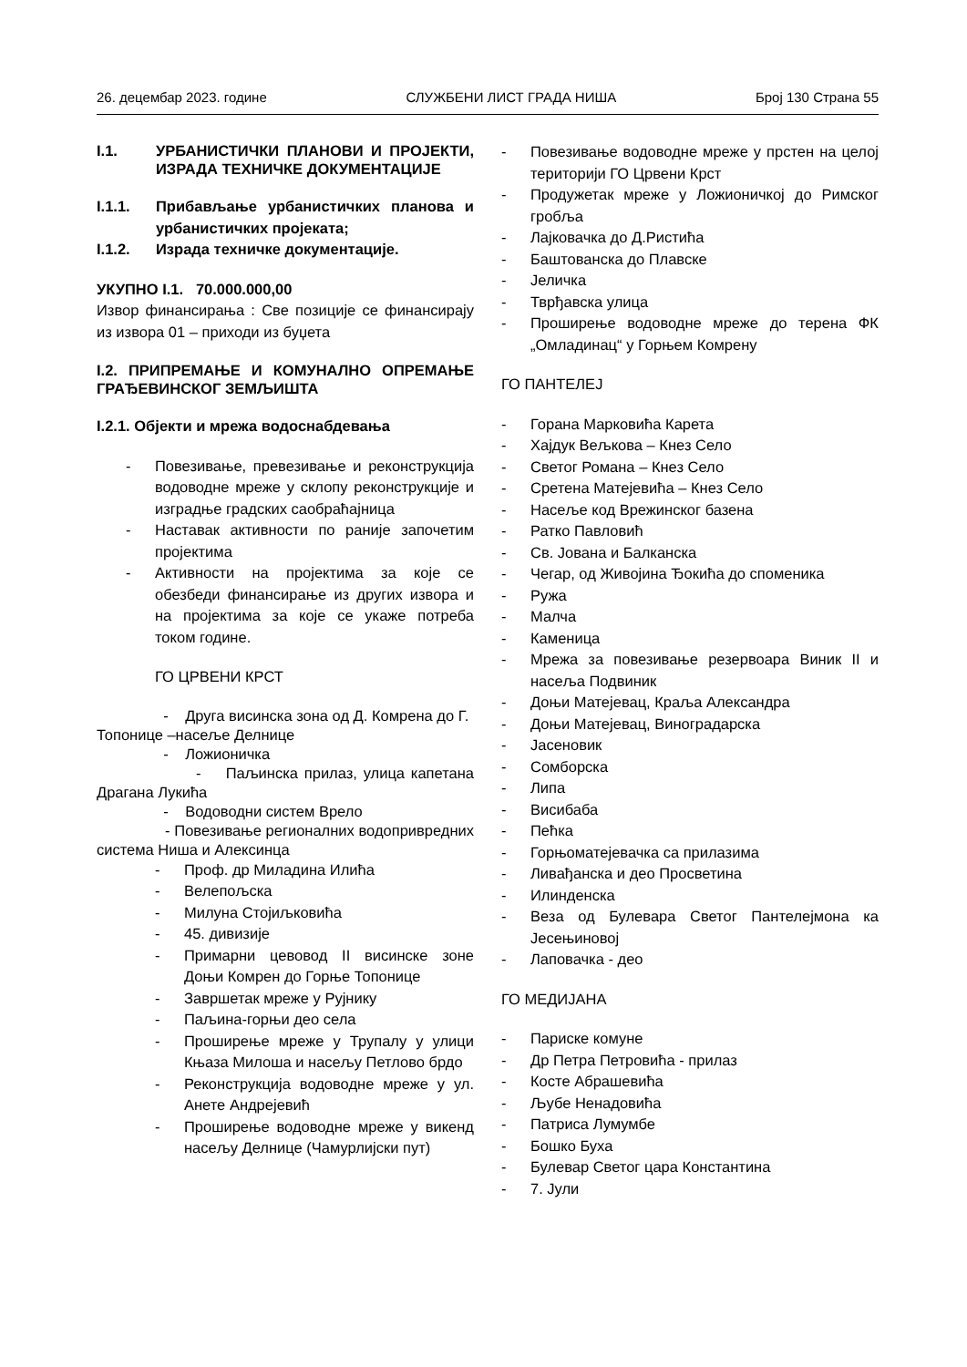26. децембар 2023. године СЛУЖБЕНИ ЛИСТ ГРАДА НИША Број 130 Страна 55
I.1. УРБАНИСТИЧКИ ПЛАНОВИ И ПРОЈЕКТИ, ИЗРАДА ТЕХНИЧКЕ ДОКУМЕНТАЦИЈЕ
I.1.1. Прибављање урбанистичких планова и урбанистичких пројеката;
I.1.2. Израда техничке документације.
УКУПНО I.1. 70.000.000,00
Извор финансирања : Све позиције се финансирају из извора 01 – приходи из буџета
I.2. ПРИПРЕМАЊЕ И КОМУНАЛНО ОПРЕМАЊЕ ГРАЂЕВИНСКОГ ЗЕМЉИШТА
I.2.1. Објекти и мрежа водоснабдевања
- Повезивање, превезивање и реконструкција водоводне мреже у склопу реконструкције и изградње градских саобраћајница
- Наставак активности по раније започетим пројектима
- Активности на пројектима за које се обезбеди финансирање из других извора и на пројектима за које се укаже потреба током године.
ГО ЦРВЕНИ КРСТ
- Друга висинска зона од Д. Комрена до Г. Топонице –насеље Делнице
- Ложионичка
- Паљинска прилаз, улица капетана Драгана Лукића
- Водоводни систем Врело
- Повезивање регионалних водопривредних система Ниша и Алексинца
- Проф. др Миладина Илића
- Велепољска
- Милуна Стојиљковића
- 45. дивизије
- Примарни цевовод II висинске зоне Доњи Комрен до Горње Топонице
- Завршетак мреже у Рујнику
- Паљина-горњи део села
- Проширење мреже у Трупалу у улици Књаза Милоша и насељу Петлово брдо
- Реконструкција водоводне мреже у ул. Анете Андрејевић
- Проширење водоводне мреже у викенд насељу Делнице (Чамурлијски пут)
- Повезивање водоводне мреже у прстен на целој територији ГО Црвени Крст
- Продужетак мреже у Ложионичкој до Римског гробља
- Лајковачка до Д.Ристића
- Баштованска до Плавске
- Јеличка
- Тврђавска улица
- Проширење водоводне мреже до терена ФК „Омладинац“ у Горњем Комрену
ГО ПАНТЕЛЕЈ
- Горана Марковића Карета
- Хајдук Вељкова – Кнез Село
- Светог Романа – Кнез Село
- Сретена Матејевића – Кнез Село
- Насеље код Врежинског базена
- Ратко Павловић
- Св. Јована и Балканска
- Чегар, од Живојина Ђокића до споменика
- Ружа
- Малча
- Каменица
- Мрежа за повезивање резервоара Виник II и насеља Подвиник
- Доњи Матејевац, Краља Александра
- Доњи Матејевац, Виноградарска
- Јасеновик
- Сомборска
- Липа
- Висибаба
- Пећка
- Горњоматејевачка са прилазима
- Ливађанска и део Просветина
- Илинденска
- Веза од Булевара Светог Пантелејмона ка Јесењиновој
- Лаповачка - део
ГО МЕДИЈАНА
- Париске комуне
- Др Петра Петровића - прилаз
- Косте Абрашевића
- Љубе Ненадовића
- Патриса Лумумбе
- Бошко Буха
- Булевар Светог цара Константина
- 7. Јули